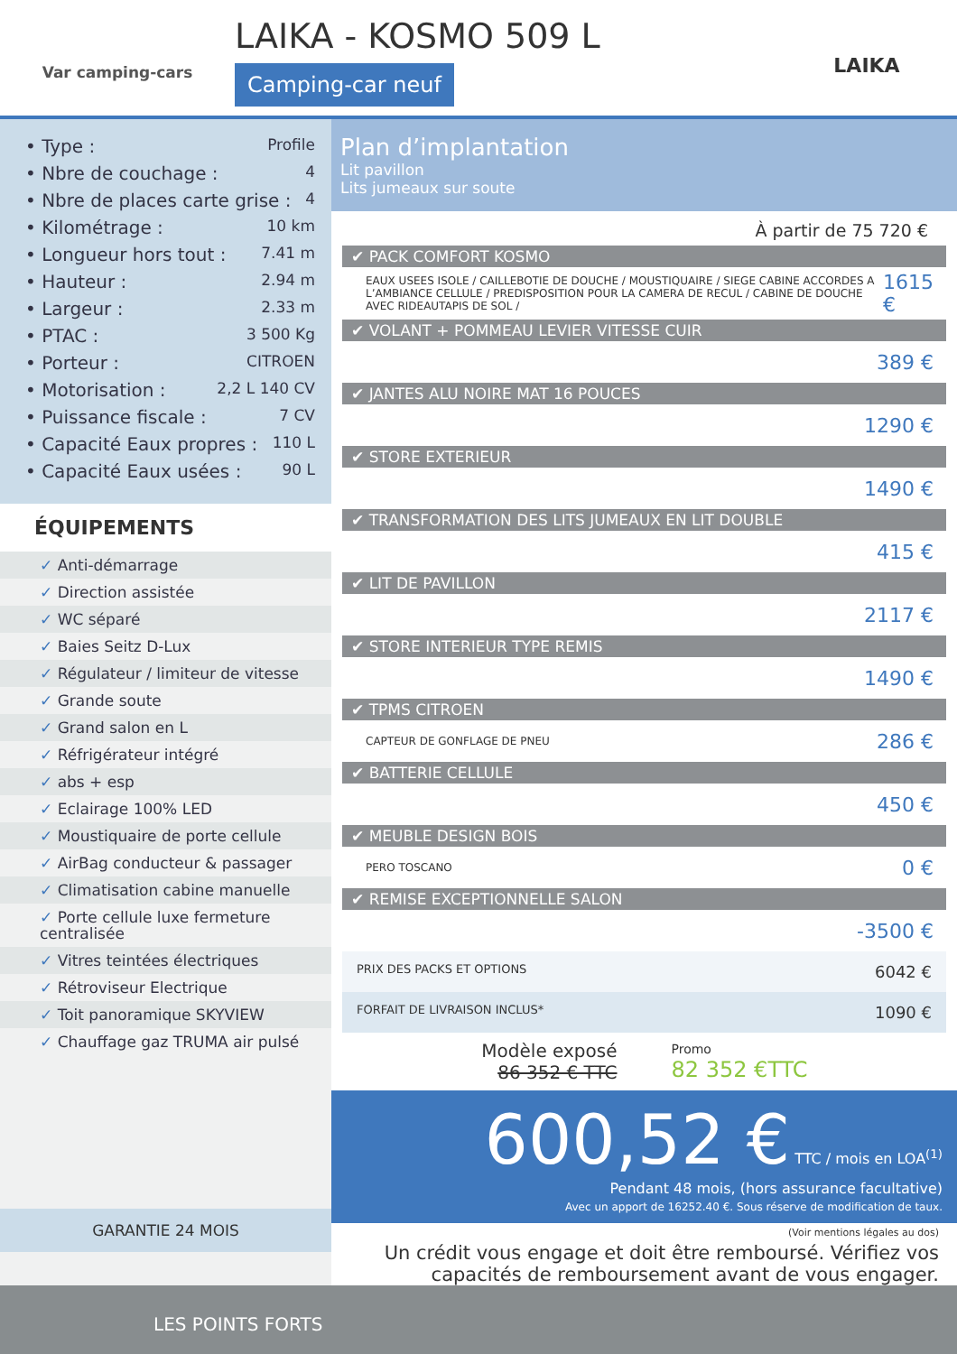Var camping-cars
LAIKA - KOSMO 509 L
Camping-car neuf
LAIKA
• Type : Profile
• Nbre de couchage : 4
• Nbre de places carte grise : 4
• Kilométrage : 10 km
• Longueur hors tout : 7.41 m
• Hauteur : 2.94 m
• Largeur : 2.33 m
• PTAC : 3 500 Kg
• Porteur : CITROEN
• Motorisation : 2,2 L 140 CV
• Puissance fiscale : 7 CV
• Capacité Eaux propres : 110 L
• Capacité Eaux usées : 90 L
ÉQUIPEMENTS
✓ Anti-démarrage
✓ Direction assistée
✓ WC séparé
✓ Baies Seitz D-Lux
✓ Régulateur / limiteur de vitesse
✓ Grande soute
✓ Grand salon en L
✓ Réfrigérateur intégré
✓ abs + esp
✓ Eclairage 100% LED
✓ Moustiquaire de porte cellule
✓ AirBag conducteur & passager
✓ Climatisation cabine manuelle
✓ Porte cellule luxe fermeture centralisée
✓ Vitres teintées électriques
✓ Rétroviseur Electrique
✓ Toit panoramique SKYVIEW
✓ Chauffage gaz TRUMA air pulsé
GARANTIE 24 MOIS
Plan d’implantation
Lit pavillon
Lits jumeaux sur soute
À partir de 75 720 €
✔ PACK COMFORT KOSMO
EAUX USEES ISOLE / CAILLEBOTIE DE DOUCHE / MOUSTIQUAIRE / SIEGE CABINE ACCORDES A L’AMBIANCE CELLULE / PREDISPOSITION POUR LA CAMERA DE RECUL / CABINE DE DOUCHE AVEC RIDEAUTAPIS DE SOL / 1615 €
✔ VOLANT + POMMEAU LEVIER VITESSE CUIR
389 €
✔ JANTES ALU NOIRE MAT 16 POUCES
1290 €
✔ STORE EXTERIEUR
1490 €
✔ TRANSFORMATION DES LITS JUMEAUX EN LIT DOUBLE
415 €
✔ LIT DE PAVILLON
2117 €
✔ STORE INTERIEUR TYPE REMIS
1490 €
✔ TPMS CITROEN
CAPTEUR DE GONFLAGE DE PNEU 286 €
✔ BATTERIE CELLULE
450 €
✔ MEUBLE DESIGN BOIS
PERO TOSCANO 0 €
✔ REMISE EXCEPTIONNELLE SALON
-3500 €
PRIX DES PACKS ET OPTIONS 6042 €
FORFAIT DE LIVRAISON INCLUS* 1090 €
Modèle exposé
86 352 € TTC
Promo
82 352 €TTC
600,52 € TTC / mois en LOA<sup>(1)</sup>
Pendant 48 mois, (hors assurance facultative)
Avec un apport de 16252.40 €. Sous réserve de modification de taux.
(Voir mentions légales au dos)
Un crédit vous engage et doit être remboursé. Vérifiez vos capacités de remboursement avant de vous engager.
LES POINTS FORTS